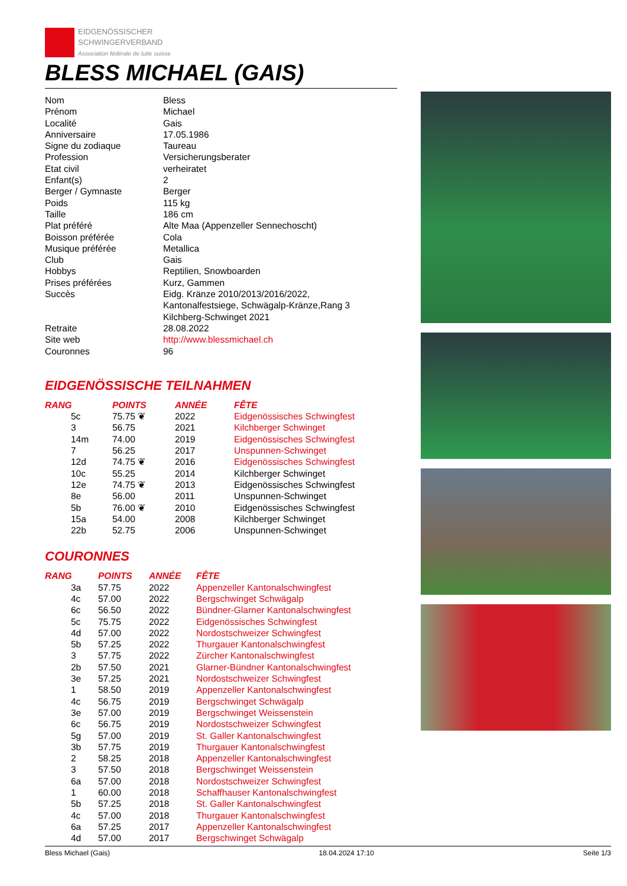EIDGENÖSSISCHER
SCHWINGERVERBAND
Association fédérale de lutte suisse
BLESS MICHAEL (GAIS)
| Nom | Bless |
| Prénom | Michael |
| Localité | Gais |
| Anniversaire | 17.05.1986 |
| Signe du zodiaque | Taureau |
| Profession | Versicherungsberater |
| Etat civil | verheiratet |
| Enfant(s) | 2 |
| Berger / Gymnaste | Berger |
| Poids | 115 kg |
| Taille | 186 cm |
| Plat préféré | Alte Maa (Appenzeller Sennechoscht) |
| Boisson préférée | Cola |
| Musique préférée | Metallica |
| Club | Gais |
| Hobbys | Reptilien, Snowboarden |
| Prises préférées | Kurz, Gammen |
| Succès | Eidg. Kränze 2010/2013/2016/2022, Kantonalfestsiege, Schwägalp-Kränze,Rang 3 Kilchberg-Schwinget 2021 |
| Retraite | 28.08.2022 |
| Site web | http://www.blessmichael.ch |
| Couronnes | 96 |
EIDGENÖSSISCHE TEILNAHMEN
| RANG | POINTS | ANNÉE | FÊTE |
| --- | --- | --- | --- |
| 5c | 75.75 ❦ | 2022 | Eidgenössisches Schwingfest |
| 3 | 56.75 | 2021 | Kilchberger Schwinget |
| 14m | 74.00 | 2019 | Eidgenössisches Schwingfest |
| 7 | 56.25 | 2017 | Unspunnen-Schwinget |
| 12d | 74.75 ❦ | 2016 | Eidgenössisches Schwingfest |
| 10c | 55.25 | 2014 | Kilchberger Schwinget |
| 12e | 74.75 ❦ | 2013 | Eidgenössisches Schwingfest |
| 8e | 56.00 | 2011 | Unspunnen-Schwinget |
| 5b | 76.00 ❦ | 2010 | Eidgenössisches Schwingfest |
| 15a | 54.00 | 2008 | Kilchberger Schwinget |
| 22b | 52.75 | 2006 | Unspunnen-Schwinget |
COURONNES
| RANG | POINTS | ANNÉE | FÊTE |
| --- | --- | --- | --- |
| 3a | 57.75 | 2022 | Appenzeller Kantonalschwingfest |
| 4c | 57.00 | 2022 | Bergschwinget Schwägalp |
| 6c | 56.50 | 2022 | Bündner-Glarner Kantonalschwingfest |
| 5c | 75.75 | 2022 | Eidgenössisches Schwingfest |
| 4d | 57.00 | 2022 | Nordostschweizer Schwingfest |
| 5b | 57.25 | 2022 | Thurgauer Kantonalschwingfest |
| 3 | 57.75 | 2022 | Zürcher Kantonalschwingfest |
| 2b | 57.50 | 2021 | Glarner-Bündner Kantonalschwingfest |
| 3e | 57.25 | 2021 | Nordostschweizer Schwingfest |
| 1 | 58.50 | 2019 | Appenzeller Kantonalschwingfest |
| 4c | 56.75 | 2019 | Bergschwinget Schwägalp |
| 3e | 57.00 | 2019 | Bergschwinget Weissenstein |
| 6c | 56.75 | 2019 | Nordostschweizer Schwingfest |
| 5g | 57.00 | 2019 | St. Galler Kantonalschwingfest |
| 3b | 57.75 | 2019 | Thurgauer Kantonalschwingfest |
| 2 | 58.25 | 2018 | Appenzeller Kantonalschwingfest |
| 3 | 57.50 | 2018 | Bergschwinget Weissenstein |
| 6a | 57.00 | 2018 | Nordostschweizer Schwingfest |
| 1 | 60.00 | 2018 | Schaffhauser Kantonalschwingfest |
| 5b | 57.25 | 2018 | St. Galler Kantonalschwingfest |
| 4c | 57.00 | 2018 | Thurgauer Kantonalschwingfest |
| 6a | 57.25 | 2017 | Appenzeller Kantonalschwingfest |
| 4d | 57.00 | 2017 | Bergschwinget Schwägalp |
Bless Michael (Gais) 18.04.2024 17:10 Seite 1/3